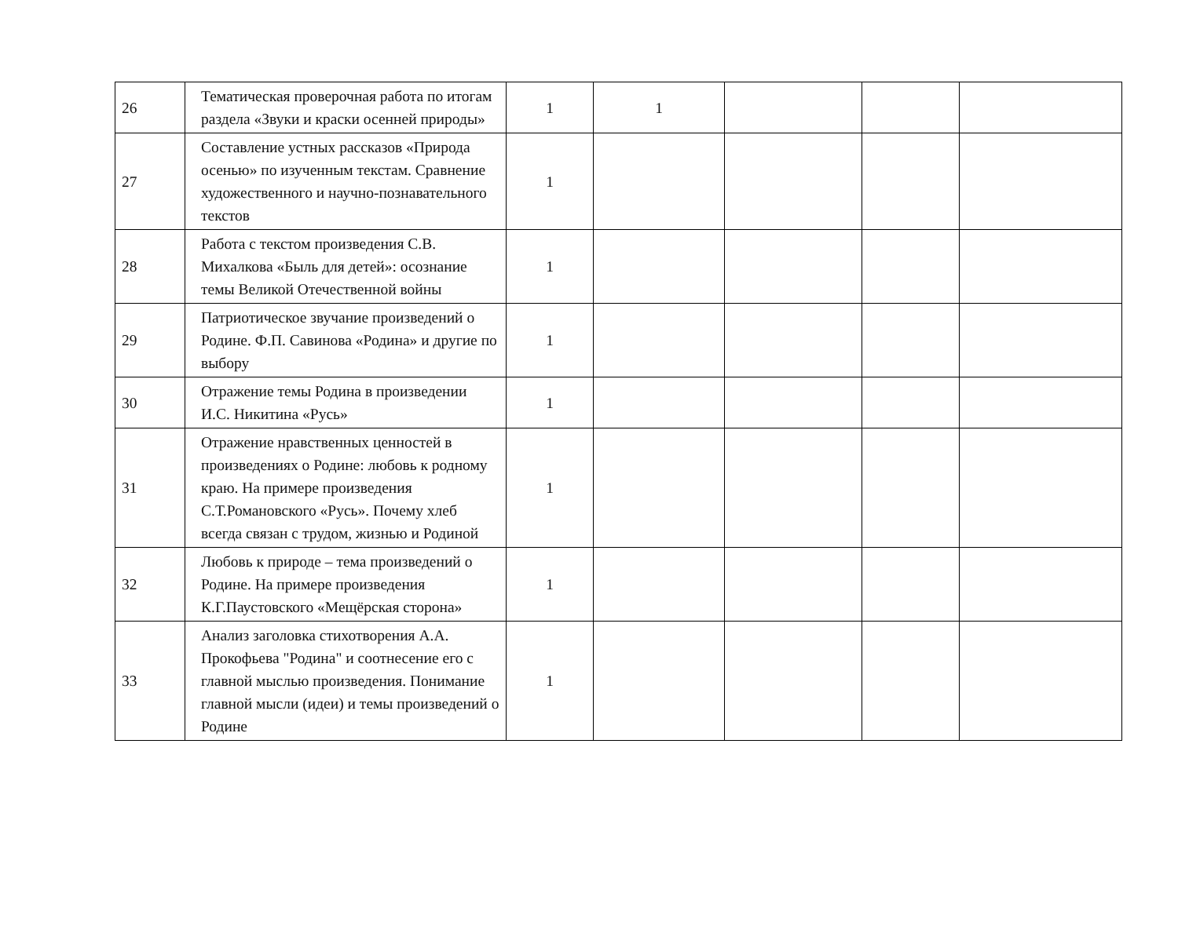| 26 | Тематическая проверочная работа по итогам раздела «Звуки и краски осенней природы» | 1 | 1 | | | |
| 27 | Составление устных рассказов «Природа осенью» по изученным текстам. Сравнение художественного и научно-познавательного текстов | 1 | | | | |
| 28 | Работа с текстом произведения С.В. Михалкова «Быль для детей»: осознание темы Великой Отечественной войны | 1 | | | | |
| 29 | Патриотическое звучание произведений о Родине. Ф.П. Савинова «Родина» и другие по выбору | 1 | | | | |
| 30 | Отражение темы Родина в произведении И.С. Никитина «Русь» | 1 | | | | |
| 31 | Отражение нравственных ценностей в произведениях о Родине: любовь к родному краю. На примере произведения С.Т.Романовского «Русь». Почему хлеб всегда связан с трудом, жизнью и Родиной | 1 | | | | |
| 32 | Любовь к природе – тема произведений о Родине. На примере произведения К.Г.Паустовского «Мещёрская сторона» | 1 | | | | |
| 33 | Анализ заголовка стихотворения А.А. Прокофьева "Родина" и соотнесение его с главной мыслью произведения. Понимание главной мысли (идеи) и темы произведений о Родине | 1 | | | | |